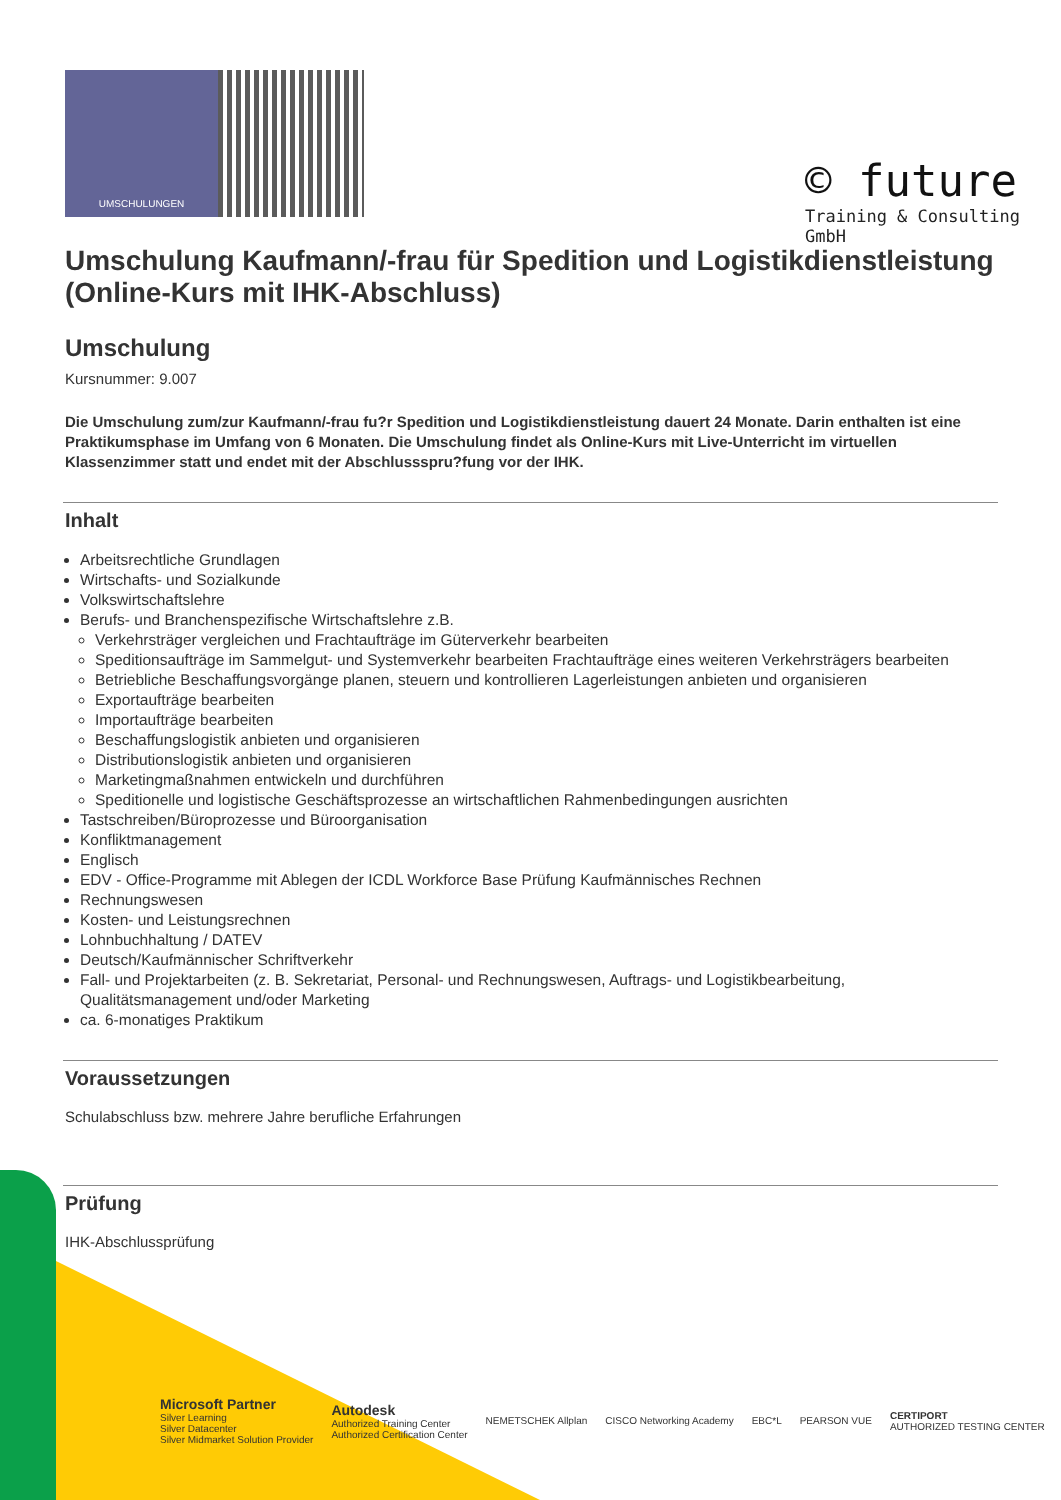UMSCHULUNGEN
© future
Training & Consulting
GmbH
Umschulung Kaufmann/-frau für Spedition und Logistikdienstleistung (Online-Kurs mit IHK-Abschluss)
Umschulung
Kursnummer: 9.007
Die Umschulung zum/zur Kaufmann/-frau fu?r Spedition und Logistikdienstleistung dauert 24 Monate. Darin enthalten ist eine Praktikumsphase im Umfang von 6 Monaten. Die Umschulung findet als Online-Kurs mit Live-Unterricht im virtuellen Klassenzimmer statt und endet mit der Abschlussspru?fung vor der IHK.
Inhalt
Arbeitsrechtliche Grundlagen
Wirtschafts- und Sozialkunde
Volkswirtschaftslehre
Berufs- und Branchenspezifische Wirtschaftslehre z.B.
Verkehrsträger vergleichen und Frachtaufträge im Güterverkehr bearbeiten
Speditionsaufträge im Sammelgut- und Systemverkehr bearbeiten Frachtaufträge eines weiteren Verkehrsträgers bearbeiten
Betriebliche Beschaffungsvorgänge planen, steuern und kontrollieren Lagerleistungen anbieten und organisieren
Exportaufträge bearbeiten
Importaufträge bearbeiten
Beschaffungslogistik anbieten und organisieren
Distributionslogistik anbieten und organisieren
Marketingmaßnahmen entwickeln und durchführen
Speditionelle und logistische Geschäftsprozesse an wirtschaftlichen Rahmenbedingungen ausrichten
Tastschreiben/Büroprozesse und Büroorganisation
Konfliktmanagement
Englisch
EDV - Office-Programme mit Ablegen der ICDL Workforce Base Prüfung Kaufmännisches Rechnen
Rechnungswesen
Kosten- und Leistungsrechnen
Lohnbuchhaltung / DATEV
Deutsch/Kaufmännischer Schriftverkehr
Fall- und Projektarbeiten (z. B. Sekretariat, Personal- und Rechnungswesen, Auftrags- und Logistikbearbeitung, Qualitätsmanagement und/oder Marketing
ca. 6-monatiges Praktikum
Voraussetzungen
Schulabschluss bzw. mehrere Jahre berufliche Erfahrungen
Prüfung
IHK-Abschlussprüfung
Microsoft Partner
Silver Learning
Silver Datacenter
Silver Midmarket Solution Provider
Autodesk
Authorized Training Center
Authorized Certification Center
NEMETSCHEK Allplan CISCO Networking Academy EBC*L PEARSON VUE
CERTIPORT
AUTHORIZED TESTING CENTER